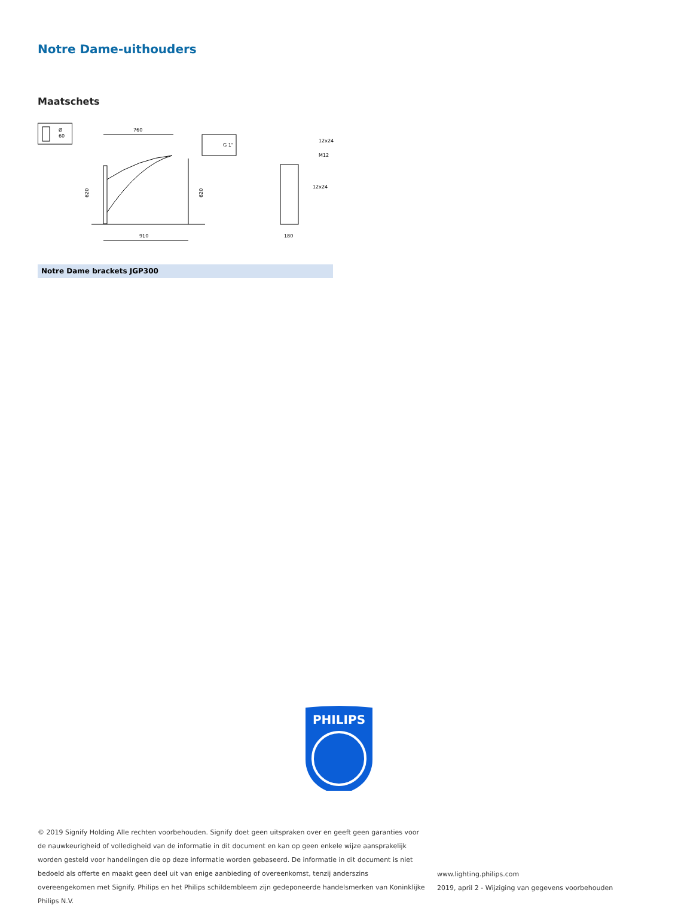Notre Dame-uithouders
Maatschets
Ø
60
760
910
620
620
G 1"
12x24
M12
12x24
180
Notre Dame brackets JGP300
PHILIPS
© 2019 Signify Holding Alle rechten voorbehouden. Signify doet geen uitspraken over en geeft geen garanties voor de nauwkeurigheid of volledigheid van de informatie in dit document en kan op geen enkele wijze aansprakelijk worden gesteld voor handelingen die op deze informatie worden gebaseerd. De informatie in dit document is niet bedoeld als offerte en maakt geen deel uit van enige aanbieding of overeenkomst, tenzij anderszins overeengekomen met Signify. Philips en het Philips schildembleem zijn gedeponeerde handelsmerken van Koninklijke Philips N.V.
www.lighting.philips.com
2019, april 2 - Wijziging van gegevens voorbehouden